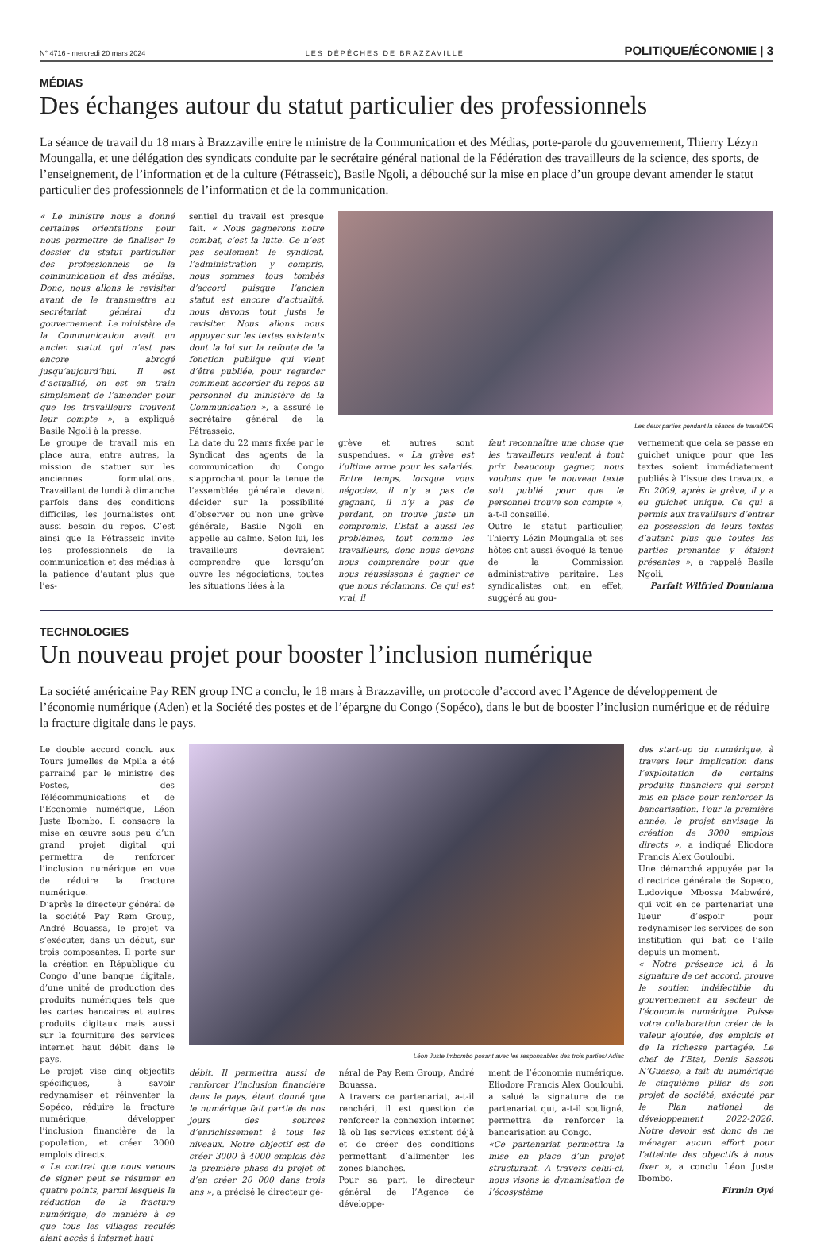N° 4716 - mercredi 20 mars 2024 LES DÉPÊCHES DE BRAZZAVILLE POLITIQUE/ÉCONOMIE | 3
MÉDIAS
Des échanges autour du statut particulier des professionnels
La séance de travail du 18 mars à Brazzaville entre le ministre de la Communication et des Médias, porte-parole du gouvernement, Thierry Lézyn Moungalla, et une délégation des syndicats conduite par le secrétaire général national de la Fédération des travailleurs de la science, des sports, de l’enseignement, de l’information et de la culture (Fétrasseic), Basile Ngoli, a débouché sur la mise en place d’un groupe devant amender le statut particulier des professionnels de l’information et de la communication.
« Le ministre nous a donné certaines orientations pour nous permettre de finaliser le dossier du statut particulier des professionnels de la communication et des médias. Donc, nous allons le revisiter avant de le transmettre au secrétariat général du gouvernement. Le ministère de la Communication avait un ancien statut qui n’est pas encore abrogé jusqu’aujourd’hui. Il est d’actualité, on est en train simplement de l’amender pour que les travailleurs trouvent leur compte », a expliqué Basile Ngoli à la presse.
Le groupe de travail mis en place aura, entre autres, la mission de statuer sur les anciennes formulations. Travaillant de lundi à dimanche parfois dans des conditions difficiles, les journalistes ont aussi besoin du repos. C’est ainsi que la Fétrasseic invite les professionnels de la communication et des médias à la patience d’autant plus que l’es-
sentiel du travail est presque fait. « Nous gagnerons notre combat, c’est la lutte. Ce n’est pas seulement le syndicat, l’administration y compris, nous sommes tous tombés d’accord puisque l’ancien statut est encore d’actualité, nous devons tout juste le revisiter. Nous allons nous appuyer sur les textes existants dont la loi sur la refonte de la fonction publique qui vient d’être publiée, pour regarder comment accorder du repos au personnel du ministère de la Communication », a assuré le secrétaire général de la Fétrasseic.
La date du 22 mars fixée par le Syndicat des agents de la communication du Congo s’approchant pour la tenue de l’assemblée générale devant décider sur la possibilité d’observer ou non une grève générale, Basile Ngoli en appelle au calme. Selon lui, les travailleurs devraient comprendre que lorsqu’on ouvre les négociations, toutes les situations liées à la
Les deux parties pendant la séance de travail/DR
grève et autres sont suspendues. « La grève est l’ultime arme pour les salariés. Entre temps, lorsque vous négociez, il n’y a pas de gagnant, il n’y a pas de perdant, on trouve juste un compromis. L’Etat a aussi les problèmes, tout comme les travailleurs, donc nous devons nous comprendre pour que nous réussissons à gagner ce que nous réclamons. Ce qui est vrai, il
faut reconnaître une chose que les travailleurs veulent à tout prix beaucoup gagner, nous voulons que le nouveau texte soit publié pour que le personnel trouve son compte », a-t-il conseillé.
Outre le statut particulier, Thierry Lézin Moungalla et ses hôtes ont aussi évoqué la tenue de la Commission administrative paritaire. Les syndicalistes ont, en effet, suggéré au gou-
vernement que cela se passe en guichet unique pour que les textes soient immédiatement publiés à l’issue des travaux. « En 2009, après la grève, il y a eu guichet unique. Ce qui a permis aux travailleurs d’entrer en possession de leurs textes d’autant plus que toutes les parties prenantes y étaient présentes », a rappelé Basile Ngoli.
Parfait Wilfried Douniama
TECHNOLOGIES
Un nouveau projet pour booster l’inclusion numérique
La société américaine Pay REN group INC a conclu, le 18 mars à Brazzaville, un protocole d’accord avec l’Agence de développement de l’économie numérique (Aden) et la Société des postes et de l’épargne du Congo (Sopéco), dans le but de booster l’inclusion numérique et de réduire la fracture digitale dans le pays.
Le double accord conclu aux Tours jumelles de Mpila a été parrainé par le ministre des Postes, des Télécommunications et de l’Economie numérique, Léon Juste Ibombo. Il consacre la mise en œuvre sous peu d’un grand projet digital qui permettra de renforcer l’inclusion numérique en vue de réduire la fracture numérique.
D’après le directeur général de la société Pay Rem Group, André Bouassa, le projet va s’exécuter, dans un début, sur trois composantes. Il porte sur la création en République du Congo d’une banque digitale, d’une unité de production des produits numériques tels que les cartes bancaires et autres produits digitaux mais aussi sur la fourniture des services internet haut débit dans le pays.
Le projet vise cinq objectifs spécifiques, à savoir redynamiser et réinventer la Sopéco, réduire la fracture numérique, développer l’inclusion financière de la population, et créer 3000 emplois directs.
« Le contrat que nous venons de signer peut se résumer en quatre points, parmi lesquels la réduction de la fracture numérique, de manière à ce que tous les villages reculés aient accès à internet haut
Léon Juste Imbombo posant avec les responsables des trois parties/ Adiac
débit. Il permettra aussi de renforcer l’inclusion financière dans le pays, étant donné que le numérique fait partie de nos jours des sources d’enrichissement à tous les niveaux. Notre objectif est de créer 3000 à 4000 emplois dès la première phase du projet et d’en créer 20 000 dans trois ans », a précisé le directeur gé-
néral de Pay Rem Group, André Bouassa.
A travers ce partenariat, a-t-il renchéri, il est question de renforcer la connexion internet là où les services existent déjà et de créer des conditions permettant d’alimenter les zones blanches.
Pour sa part, le directeur général de l’Agence de développe-
ment de l’économie numérique, Eliodore Francis Alex Gouloubi, a salué la signature de ce partenariat qui, a-t-il souligné, permettra de renforcer la bancarisation au Congo.
«Ce partenariat permettra la mise en place d’un projet structurant. A travers celui-ci, nous visons la dynamisation de l’écosystème
des start-up du numérique, à travers leur implication dans l’exploitation de certains produits financiers qui seront mis en place pour renforcer la bancarisation. Pour la première année, le projet envisage la création de 3000 emplois directs », a indiqué Eliodore Francis Alex Gouloubi.
Une démarché appuyée par la directrice générale de Sopeco, Ludovique Mbossa Mabwéré, qui voit en ce partenariat une lueur d’espoir pour redynamiser les services de son institution qui bat de l’aile depuis un moment.
« Notre présence ici, à la signature de cet accord, prouve le soutien indéfectible du gouvernement au secteur de l’économie numérique. Puisse votre collaboration créer de la valeur ajoutée, des emplois et de la richesse partagée. Le chef de l’Etat, Denis Sassou N’Guesso, a fait du numérique le cinquième pilier de son projet de société, exécuté par le Plan national de développement 2022-2026. Notre devoir est donc de ne ménager aucun effort pour l’atteinte des objectifs à nous fixer », a conclu Léon Juste Ibombo.
Firmin Oyé